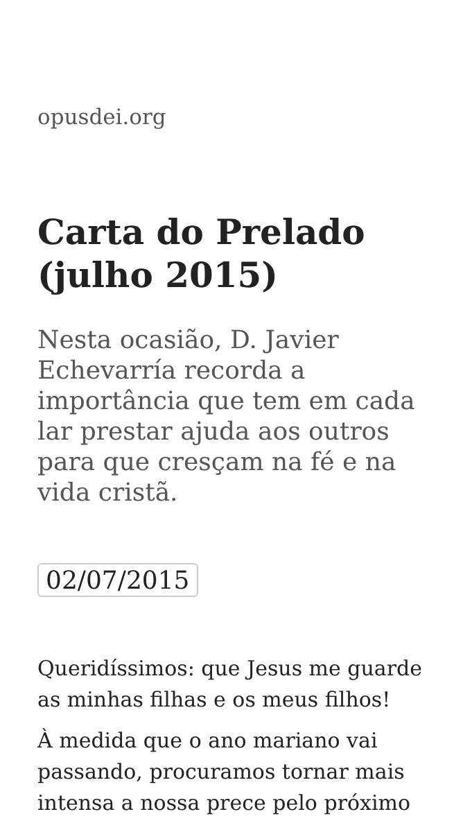opusdei.org
Carta do Prelado (julho 2015)
Nesta ocasião, D. Javier Echevarría recorda a importância que tem em cada lar prestar ajuda aos outros para que cresçam na fé e na vida cristã.
02/07/2015
Queridíssimos: que Jesus me guarde as minhas filhas e os meus filhos!
À medida que o ano mariano vai passando, procuramos tornar mais intensa a nossa prece pelo próximo